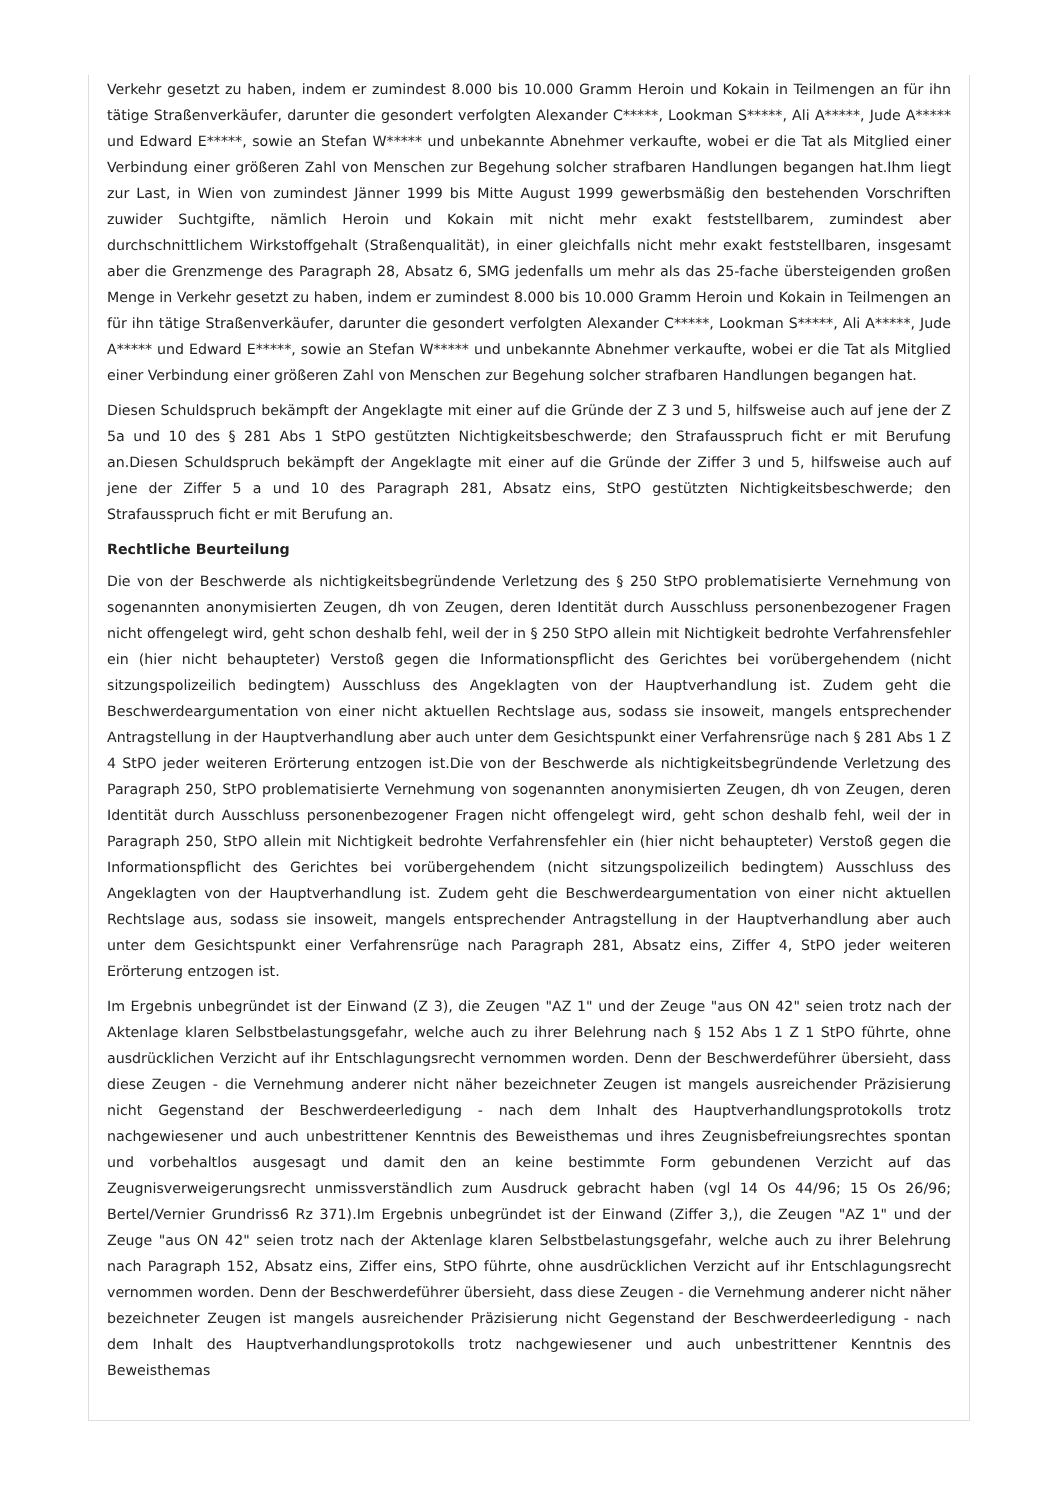Verkehr gesetzt zu haben, indem er zumindest 8.000 bis 10.000 Gramm Heroin und Kokain in Teilmengen an für ihn tätige Straßenverkäufer, darunter die gesondert verfolgten Alexander C*****, Lookman S*****, Ali A*****, Jude A***** und Edward E*****, sowie an Stefan W***** und unbekannte Abnehmer verkaufte, wobei er die Tat als Mitglied einer Verbindung einer größeren Zahl von Menschen zur Begehung solcher strafbaren Handlungen begangen hat.Ihm liegt zur Last, in Wien von zumindest Jänner 1999 bis Mitte August 1999 gewerbsmäßig den bestehenden Vorschriften zuwider Suchtgifte, nämlich Heroin und Kokain mit nicht mehr exakt feststellbarem, zumindest aber durchschnittlichem Wirkstoffgehalt (Straßenqualität), in einer gleichfalls nicht mehr exakt feststellbaren, insgesamt aber die Grenzmenge des Paragraph 28, Absatz 6, SMG jedenfalls um mehr als das 25-fache übersteigenden großen Menge in Verkehr gesetzt zu haben, indem er zumindest 8.000 bis 10.000 Gramm Heroin und Kokain in Teilmengen an für ihn tätige Straßenverkäufer, darunter die gesondert verfolgten Alexander C*****, Lookman S*****, Ali A*****, Jude A***** und Edward E*****, sowie an Stefan W***** und unbekannte Abnehmer verkaufte, wobei er die Tat als Mitglied einer Verbindung einer größeren Zahl von Menschen zur Begehung solcher strafbaren Handlungen begangen hat.
Diesen Schuldspruch bekämpft der Angeklagte mit einer auf die Gründe der Z 3 und 5, hilfsweise auch auf jene der Z 5a und 10 des § 281 Abs 1 StPO gestützten Nichtigkeitsbeschwerde; den Strafausspruch ficht er mit Berufung an.Diesen Schuldspruch bekämpft der Angeklagte mit einer auf die Gründe der Ziffer 3 und 5, hilfsweise auch auf jene der Ziffer 5 a und 10 des Paragraph 281, Absatz eins, StPO gestützten Nichtigkeitsbeschwerde; den Strafausspruch ficht er mit Berufung an.
Rechtliche Beurteilung
Die von der Beschwerde als nichtigkeitsbegründende Verletzung des § 250 StPO problematisierte Vernehmung von sogenannten anonymisierten Zeugen, dh von Zeugen, deren Identität durch Ausschluss personenbezogener Fragen nicht offengelegt wird, geht schon deshalb fehl, weil der in § 250 StPO allein mit Nichtigkeit bedrohte Verfahrensfehler ein (hier nicht behaupteter) Verstoß gegen die Informationspflicht des Gerichtes bei vorübergehendem (nicht sitzungspolizeilich bedingtem) Ausschluss des Angeklagten von der Hauptverhandlung ist. Zudem geht die Beschwerdeargumentation von einer nicht aktuellen Rechtslage aus, sodass sie insoweit, mangels entsprechender Antragstellung in der Hauptverhandlung aber auch unter dem Gesichtspunkt einer Verfahrensrüge nach § 281 Abs 1 Z 4 StPO jeder weiteren Erörterung entzogen ist.Die von der Beschwerde als nichtigkeitsbegründende Verletzung des Paragraph 250, StPO problematisierte Vernehmung von sogenannten anonymisierten Zeugen, dh von Zeugen, deren Identität durch Ausschluss personenbezogener Fragen nicht offengelegt wird, geht schon deshalb fehl, weil der in Paragraph 250, StPO allein mit Nichtigkeit bedrohte Verfahrensfehler ein (hier nicht behaupteter) Verstoß gegen die Informationspflicht des Gerichtes bei vorübergehendem (nicht sitzungspolizeilich bedingtem) Ausschluss des Angeklagten von der Hauptverhandlung ist. Zudem geht die Beschwerdeargumentation von einer nicht aktuellen Rechtslage aus, sodass sie insoweit, mangels entsprechender Antragstellung in der Hauptverhandlung aber auch unter dem Gesichtspunkt einer Verfahrensrüge nach Paragraph 281, Absatz eins, Ziffer 4, StPO jeder weiteren Erörterung entzogen ist.
Im Ergebnis unbegründet ist der Einwand (Z 3), die Zeugen "AZ 1" und der Zeuge "aus ON 42" seien trotz nach der Aktenlage klaren Selbstbelastungsgefahr, welche auch zu ihrer Belehrung nach § 152 Abs 1 Z 1 StPO führte, ohne ausdrücklichen Verzicht auf ihr Entschlagungsrecht vernommen worden. Denn der Beschwerdeführer übersieht, dass diese Zeugen - die Vernehmung anderer nicht näher bezeichneter Zeugen ist mangels ausreichender Präzisierung nicht Gegenstand der Beschwerdeerledigung - nach dem Inhalt des Hauptverhandlungsprotokolls trotz nachgewiesener und auch unbestrittener Kenntnis des Beweisthemas und ihres Zeugnisbefreiungsrechtes spontan und vorbehaltlos ausgesagt und damit den an keine bestimmte Form gebundenen Verzicht auf das Zeugnisverweigerungsrecht unmissverständlich zum Ausdruck gebracht haben (vgl 14 Os 44/96; 15 Os 26/96; Bertel/Vernier Grundriss6 Rz 371).Im Ergebnis unbegründet ist der Einwand (Ziffer 3,), die Zeugen "AZ 1" und der Zeuge "aus ON 42" seien trotz nach der Aktenlage klaren Selbstbelastungsgefahr, welche auch zu ihrer Belehrung nach Paragraph 152, Absatz eins, Ziffer eins, StPO führte, ohne ausdrücklichen Verzicht auf ihr Entschlagungsrecht vernommen worden. Denn der Beschwerdeführer übersieht, dass diese Zeugen - die Vernehmung anderer nicht näher bezeichneter Zeugen ist mangels ausreichender Präzisierung nicht Gegenstand der Beschwerdeerledigung - nach dem Inhalt des Hauptverhandlungsprotokolls trotz nachgewiesener und auch unbestrittener Kenntnis des Beweisthemas